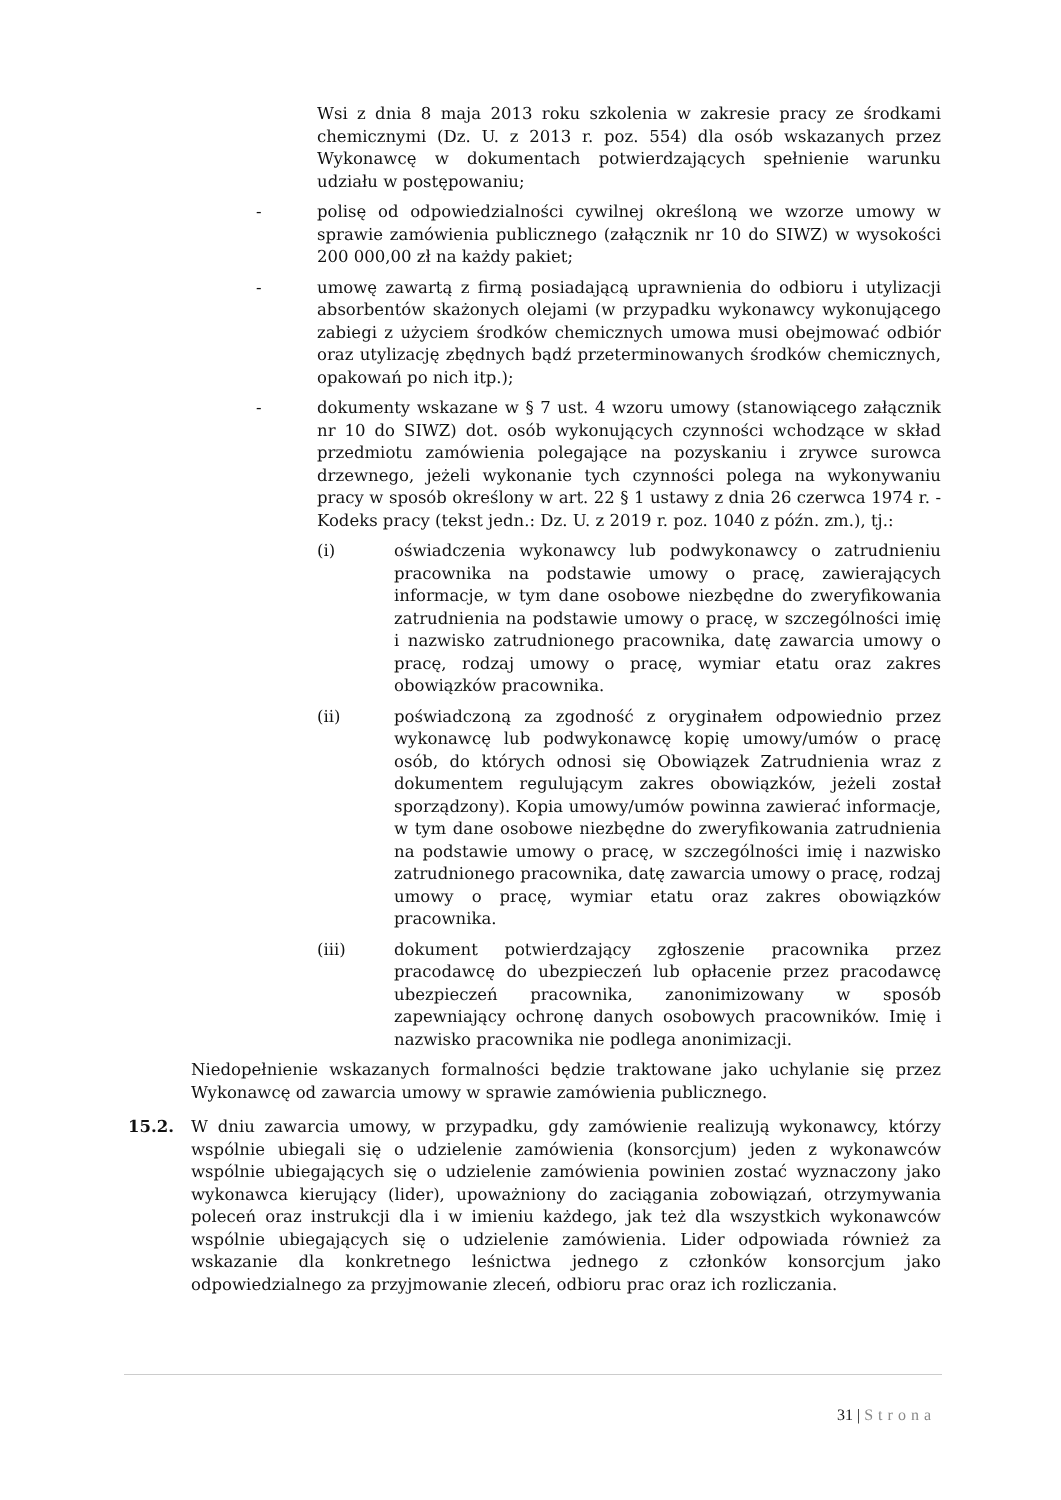Wsi z dnia 8 maja 2013 roku szkolenia w zakresie pracy ze środkami chemicznymi (Dz. U. z 2013 r. poz. 554) dla osób wskazanych przez Wykonawcę w dokumentach potwierdzających spełnienie warunku udziału w postępowaniu;
- polisę od odpowiedzialności cywilnej określoną we wzorze umowy w sprawie zamówienia publicznego (załącznik nr 10 do SIWZ) w wysokości 200 000,00 zł na każdy pakiet;
- umowę zawartą z firmą posiadającą uprawnienia do odbioru i utylizacji absorbentów skażonych olejami (w przypadku wykonawcy wykonującego zabiegi z użyciem środków chemicznych umowa musi obejmować odbiór oraz utylizację zbędnych bądź przeterminowanych środków chemicznych, opakowań po nich itp.);
- dokumenty wskazane w § 7 ust. 4 wzoru umowy (stanowiącego załącznik nr 10 do SIWZ) dot. osób wykonujących czynności wchodzące w skład przedmiotu zamówienia polegające na pozyskaniu i zrywce surowca drzewnego, jeżeli wykonanie tych czynności polega na wykonywaniu pracy w sposób określony w art. 22 § 1 ustawy z dnia 26 czerwca 1974 r. - Kodeks pracy (tekst jedn.: Dz. U. z 2019 r. poz. 1040 z późn. zm.), tj.:
(i) oświadczenia wykonawcy lub podwykonawcy o zatrudnieniu pracownika na podstawie umowy o pracę, zawierających informacje, w tym dane osobowe niezbędne do zweryfikowania zatrudnienia na podstawie umowy o pracę, w szczególności imię i nazwisko zatrudnionego pracownika, datę zawarcia umowy o pracę, rodzaj umowy o pracę, wymiar etatu oraz zakres obowiązków pracownika.
(ii) poświadczoną za zgodność z oryginałem odpowiednio przez wykonawcę lub podwykonawcę kopię umowy/umów o pracę osób, do których odnosi się Obowiązek Zatrudnienia wraz z dokumentem regulującym zakres obowiązków, jeżeli został sporządzony). Kopia umowy/umów powinna zawierać informacje, w tym dane osobowe niezbędne do zweryfikowania zatrudnienia na podstawie umowy o pracę, w szczególności imię i nazwisko zatrudnionego pracownika, datę zawarcia umowy o pracę, rodzaj umowy o pracę, wymiar etatu oraz zakres obowiązków pracownika.
(iii) dokument potwierdzający zgłoszenie pracownika przez pracodawcę do ubezpieczeń lub opłacenie przez pracodawcę ubezpieczeń pracownika, zanonimizowany w sposób zapewniający ochronę danych osobowych pracowników. Imię i nazwisko pracownika nie podlega anonimizacji.
Niedopełnienie wskazanych formalności będzie traktowane jako uchylanie się przez Wykonawcę od zawarcia umowy w sprawie zamówienia publicznego.
15.2. W dniu zawarcia umowy, w przypadku, gdy zamówienie realizują wykonawcy, którzy wspólnie ubiegali się o udzielenie zamówienia (konsorcjum) jeden z wykonawców wspólnie ubiegających się o udzielenie zamówienia powinien zostać wyznaczony jako wykonawca kierujący (lider), upoważniony do zaciągania zobowiązań, otrzymywania poleceń oraz instrukcji dla i w imieniu każdego, jak też dla wszystkich wykonawców wspólnie ubiegających się o udzielenie zamówienia. Lider odpowiada również za wskazanie dla konkretnego leśnictwa jednego z członków konsorcjum jako odpowiedzialnego za przyjmowanie zleceń, odbioru prac oraz ich rozliczania.
31 | Strona